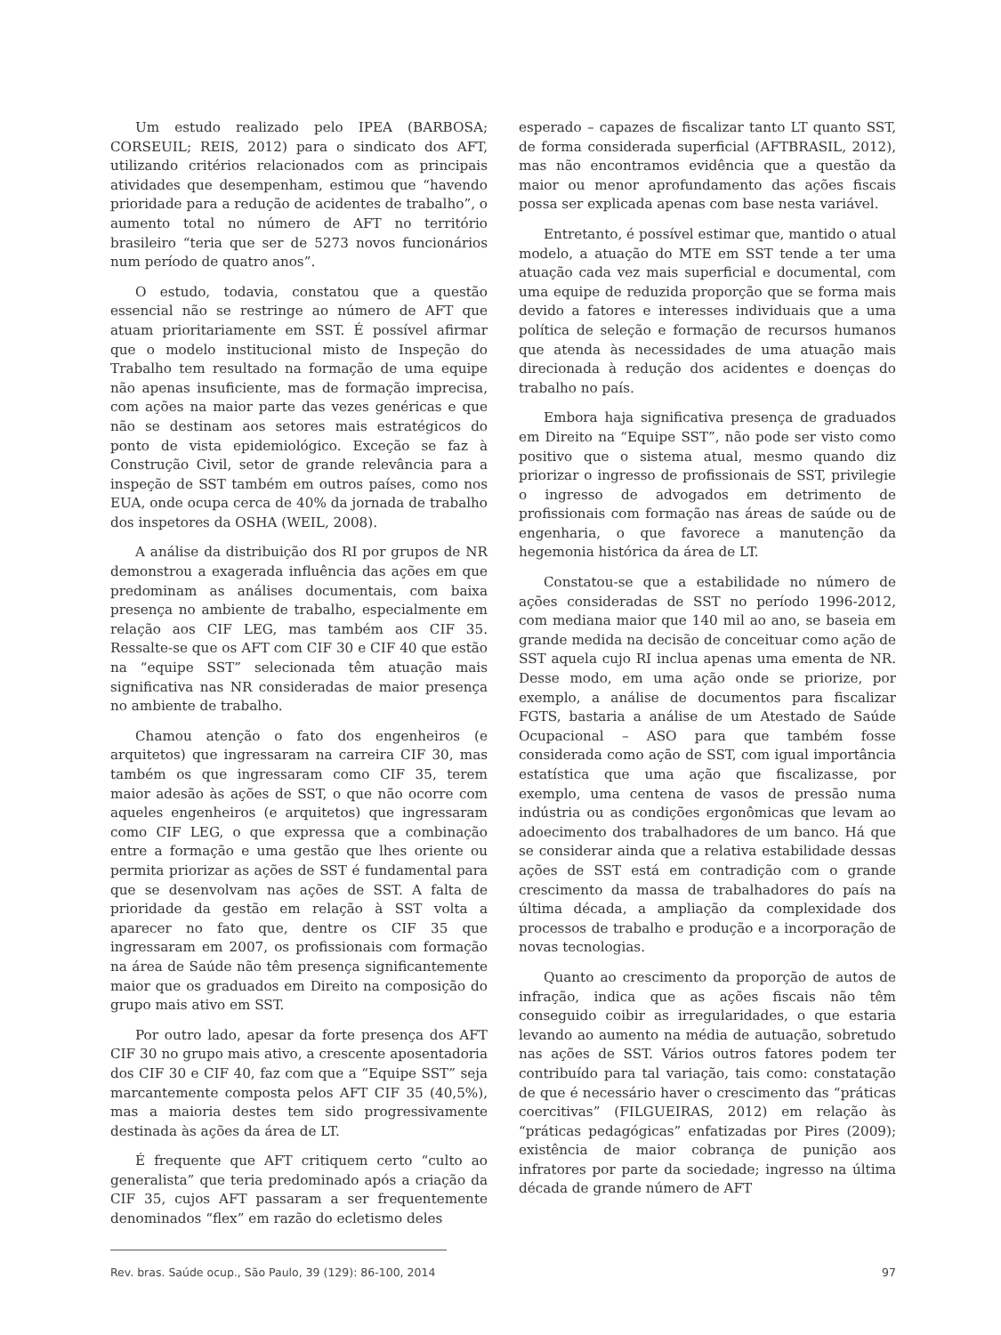Um estudo realizado pelo IPEA (BARBOSA; CORSEUIL; REIS, 2012) para o sindicato dos AFT, utilizando critérios relacionados com as principais atividades que desempenham, estimou que “havendo prioridade para a redução de acidentes de trabalho”, o aumento total no número de AFT no território brasileiro “teria que ser de 5273 novos funcionários num período de quatro anos”.
O estudo, todavia, constatou que a questão essencial não se restringe ao número de AFT que atuam prioritariamente em SST. É possível afirmar que o modelo institucional misto de Inspeção do Trabalho tem resultado na formação de uma equipe não apenas insuficiente, mas de formação imprecisa, com ações na maior parte das vezes genéricas e que não se destinam aos setores mais estratégicos do ponto de vista epidemiológico. Exceção se faz à Construção Civil, setor de grande relevância para a inspeção de SST também em outros países, como nos EUA, onde ocupa cerca de 40% da jornada de trabalho dos inspetores da OSHA (WEIL, 2008).
A análise da distribuição dos RI por grupos de NR demonstrou a exagerada influência das ações em que predominam as análises documentais, com baixa presença no ambiente de trabalho, especialmente em relação aos CIF LEG, mas também aos CIF 35. Ressalte-se que os AFT com CIF 30 e CIF 40 que estão na “equipe SST” selecionada têm atuação mais significativa nas NR consideradas de maior presença no ambiente de trabalho.
Chamou atenção o fato dos engenheiros (e arquitetos) que ingressaram na carreira CIF 30, mas também os que ingressaram como CIF 35, terem maior adesão às ações de SST, o que não ocorre com aqueles engenheiros (e arquitetos) que ingressaram como CIF LEG, o que expressa que a combinação entre a formação e uma gestão que lhes oriente ou permita priorizar as ações de SST é fundamental para que se desenvolvam nas ações de SST. A falta de prioridade da gestão em relação à SST volta a aparecer no fato que, dentre os CIF 35 que ingressaram em 2007, os profissionais com formação na área de Saúde não têm presença significantemente maior que os graduados em Direito na composição do grupo mais ativo em SST.
Por outro lado, apesar da forte presença dos AFT CIF 30 no grupo mais ativo, a crescente aposentadoria dos CIF 30 e CIF 40, faz com que a “Equipe SST” seja marcantemente composta pelos AFT CIF 35 (40,5%), mas a maioria destes tem sido progressivamente destinada às ações da área de LT.
É frequente que AFT critiquem certo “culto ao generalista” que teria predominado após a criação da CIF 35, cujos AFT passaram a ser frequentemente denominados “flex” em razão do ecletismo deles
esperado – capazes de fiscalizar tanto LT quanto SST, de forma considerada superficial (AFTBRASIL, 2012), mas não encontramos evidência que a questão da maior ou menor aprofundamento das ações fiscais possa ser explicada apenas com base nesta variável.
Entretanto, é possível estimar que, mantido o atual modelo, a atuação do MTE em SST tende a ter uma atuação cada vez mais superficial e documental, com uma equipe de reduzida proporção que se forma mais devido a fatores e interesses individuais que a uma política de seleção e formação de recursos humanos que atenda às necessidades de uma atuação mais direcionada à redução dos acidentes e doenças do trabalho no país.
Embora haja significativa presença de graduados em Direito na “Equipe SST”, não pode ser visto como positivo que o sistema atual, mesmo quando diz priorizar o ingresso de profissionais de SST, privilegie o ingresso de advogados em detrimento de profissionais com formação nas áreas de saúde ou de engenharia, o que favorece a manutenção da hegemonia histórica da área de LT.
Constatou-se que a estabilidade no número de ações consideradas de SST no período 1996-2012, com mediana maior que 140 mil ao ano, se baseia em grande medida na decisão de conceituar como ação de SST aquela cujo RI inclua apenas uma ementa de NR. Desse modo, em uma ação onde se priorize, por exemplo, a análise de documentos para fiscalizar FGTS, bastaria a análise de um Atestado de Saúde Ocupacional – ASO para que também fosse considerada como ação de SST, com igual importância estatística que uma ação que fiscalizasse, por exemplo, uma centena de vasos de pressão numa indústria ou as condições ergonômicas que levam ao adoecimento dos trabalhadores de um banco. Há que se considerar ainda que a relativa estabilidade dessas ações de SST está em contradição com o grande crescimento da massa de trabalhadores do país na última década, a ampliação da complexidade dos processos de trabalho e produção e a incorporação de novas tecnologias.
Quanto ao crescimento da proporção de autos de infração, indica que as ações fiscais não têm conseguido coibir as irregularidades, o que estaria levando ao aumento na média de autuação, sobretudo nas ações de SST. Vários outros fatores podem ter contribuído para tal variação, tais como: constatação de que é necessário haver o crescimento das “práticas coercitivas” (FILGUEIRAS, 2012) em relação às “práticas pedagógicas” enfatizadas por Pires (2009); existência de maior cobrança de punição aos infratores por parte da sociedade; ingresso na última década de grande número de AFT
Rev. bras. Saúde ocup., São Paulo, 39 (129): 86-100, 2014 97